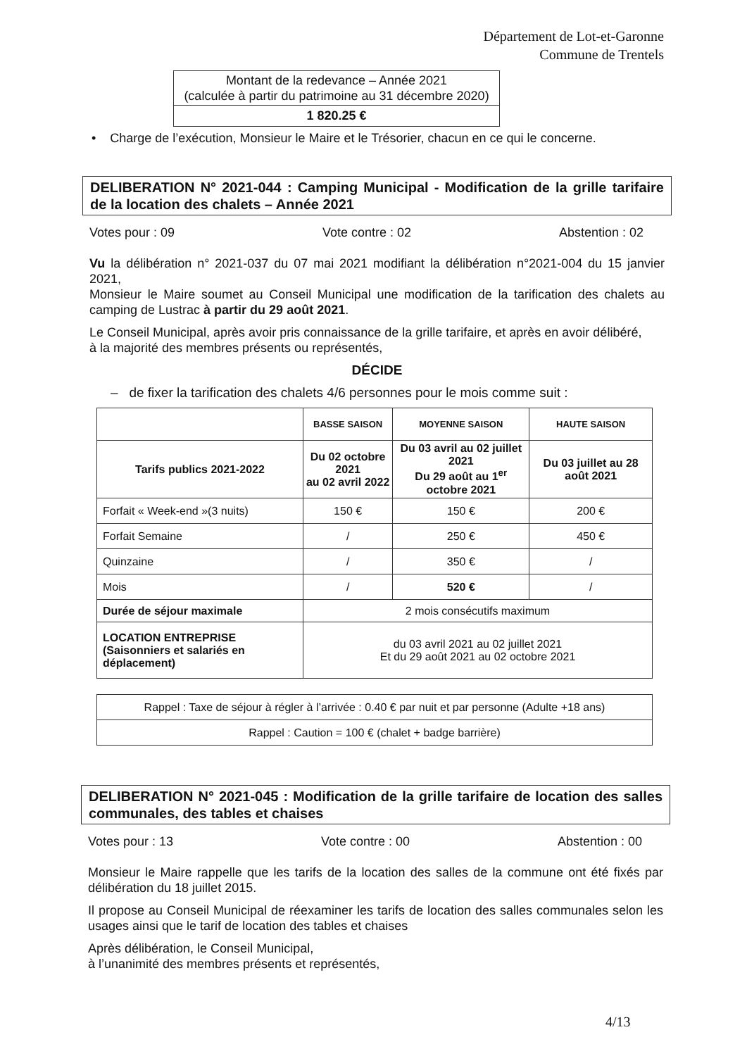Département de Lot-et-Garonne
Commune de Trentels
| Montant de la redevance – Année 2021 (calculée à partir du patrimoine au 31 décembre 2020) |
| 1 820.25 € |
• Charge de l’exécution, Monsieur le Maire et le Trésorier, chacun en ce qui le concerne.
DELIBERATION N° 2021-044 : Camping Municipal - Modification de la grille tarifaire de la location des chalets – Année 2021
Votes pour : 09 Vote contre : 02 Abstention : 02
Vu la délibération n° 2021-037 du 07 mai 2021 modifiant la délibération n°2021-004 du 15 janvier 2021,
Monsieur le Maire soumet au Conseil Municipal une modification de la tarification des chalets au camping de Lustrac à partir du 29 août 2021.
Le Conseil Municipal, après avoir pris connaissance de la grille tarifaire, et après en avoir délibéré,
à la majorité des membres présents ou représentés,
DÉCIDE
– de fixer la tarification des chalets 4/6 personnes pour le mois comme suit :
| | BASSE SAISON | MOYENNE SAISON | HAUTE SAISON |
| Tarifs publics 2021-2022 | Du 02 octobre 2021 au 02 avril 2022 | Du 03 avril au 02 juillet 2021 Du 29 août au 1<sup>er</sup> octobre 2021 | Du 03 juillet au 28 août 2021 |
| Forfait « Week-end »(3 nuits) | 150 € | 150 € | 200 € |
| Forfait Semaine | / | 250 € | 450 € |
| Quinzaine | / | 350 € | / |
| Mois | / | 520 € | / |
| Durée de séjour maximale | 2 mois consécutifs maximum | | |
| LOCATION ENTREPRISE (Saisonniers et salariés en déplacement) | du 03 avril 2021 au 02 juillet 2021 Et du 29 août 2021 au 02 octobre 2021 | | |
| Rappel : Taxe de séjour à régler à l’arrivée : 0.40 € par nuit et par personne (Adulte +18 ans) |
| Rappel : Caution = 100 € (chalet + badge barrière) |
DELIBERATION N° 2021-045 : Modification de la grille tarifaire de location des salles communales, des tables et chaises
Votes pour : 13 Vote contre : 00 Abstention : 00
Monsieur le Maire rappelle que les tarifs de la location des salles de la commune ont été fixés par délibération du 18 juillet 2015.
Il propose au Conseil Municipal de réexaminer les tarifs de location des salles communales selon les usages ainsi que le tarif de location des tables et chaises
Après délibération, le Conseil Municipal,
à l’unanimité des membres présents et représentés,
4/13